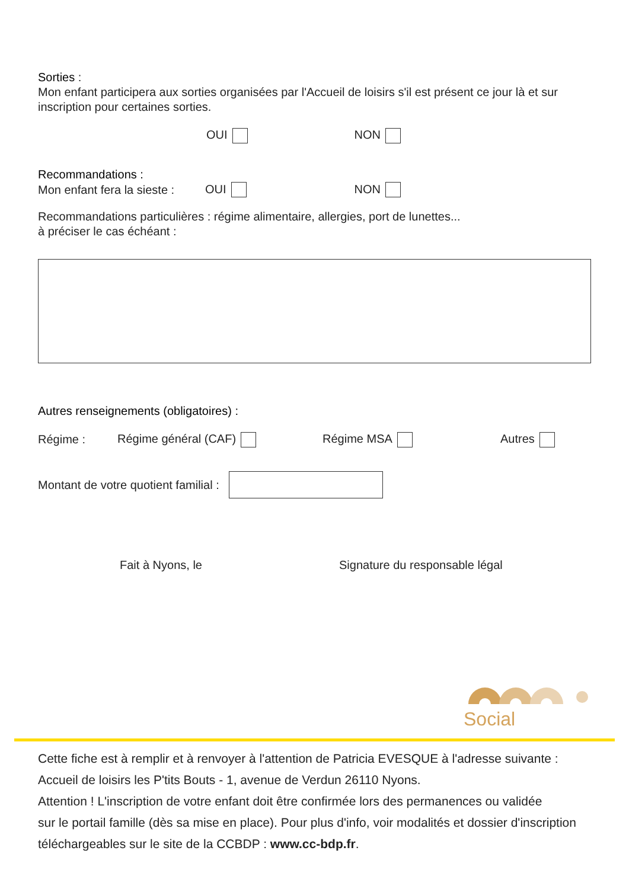Sorties :
Mon enfant participera aux sorties organisées par l'Accueil de loisirs s'il est présent ce jour là et sur inscription pour certaines sorties.
OUI NON
Recommandations :
Mon enfant fera la sieste : OUI NON
Recommandations particulières : régime alimentaire, allergies, port de lunettes...
à préciser le cas échéant :
Autres renseignements (obligatoires) :
Régime : Régime général (CAF) Régime MSA Autres
Montant de votre quotient familial :
Fait à Nyons, le Signature du responsable légal
Social
Cette fiche est à remplir et à renvoyer à l'attention de Patricia EVESQUE à l'adresse suivante :
Accueil de loisirs les P'tits Bouts - 1, avenue de Verdun 26110 Nyons.
Attention ! L'inscription de votre enfant doit être confirmée lors des permanences ou validée
sur le portail famille (dès sa mise en place). Pour plus d'info, voir modalités et dossier d'inscription
téléchargeables sur le site de la CCBDP : www.cc-bdp.fr.